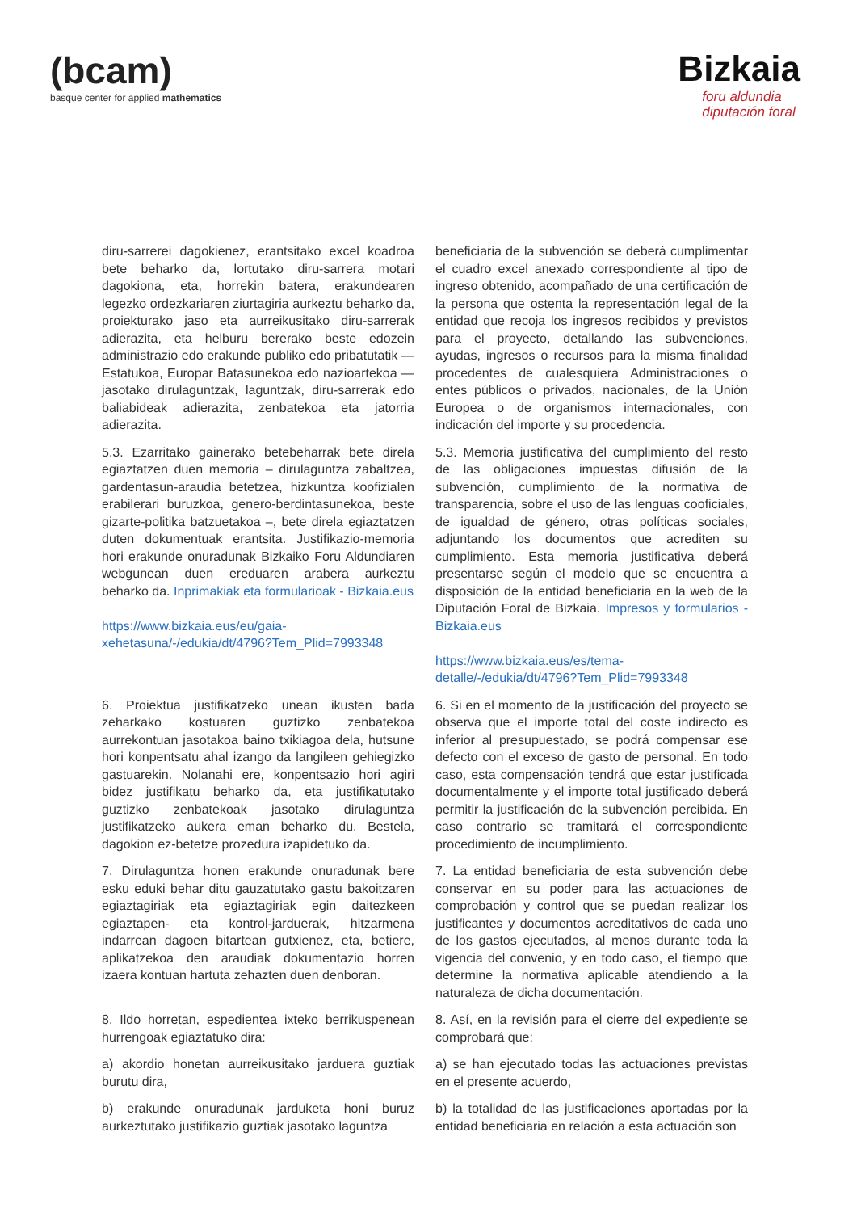(bcam)
basque center for applied mathematics
Bizkaia
foru aldundia
diputación foral
| diru-sarrerei dagokienez, erantsitako excel koadroa bete beharko da, lortutako diru-sarrera motari dagokiona, eta, horrekin batera, erakundearen legezko ordezkariaren ziurtagiria aurkeztu beharko da, proiekturako jaso eta aurreikusitako diru-sarrerak adierazita, eta helburu bererako beste edozein administrazio edo erakunde publiko edo pribatutatik — Estatukoa, Europar Batasunekoa edo nazioartekoa — jasotako dirulaguntzak, laguntzak, diru-sarrerak edo baliabideak adierazita, zenbatekoa eta jatorria adierazita. | beneficiaria de la subvención se deberá cumplimentar el cuadro excel anexado correspondiente al tipo de ingreso obtenido, acompañado de una certificación de la persona que ostenta la representación legal de la entidad que recoja los ingresos recibidos y previstos para el proyecto, detallando las subvenciones, ayudas, ingresos o recursos para la misma finalidad procedentes de cualesquiera Administraciones o entes públicos o privados, nacionales, de la Unión Europea o de organismos internacionales, con indicación del importe y su procedencia. |
| 5.3. Ezarritako gainerako betebeharrak bete direla egiaztatzen duen memoria – dirulaguntza zabaltzea, gardentasun-araudia betetzea, hizkuntza koofizialen erabilerari buruzkoa, genero-berdintasunekoa, beste gizarte-politika batzuetakoa –, bete direla egiaztatzen duten dokumentuak erantsita. Justifikazio-memoria hori erakunde onuradunak Bizkaiko Foru Aldundiaren webgunean duen ereduaren arabera aurkeztu beharko da. Inprimakiak eta formularioak - Bizkaia.eus https://www.bizkaia.eus/eu/gaia-xehetasuna/-/edukia/dt/4796?Tem_Plid=7993348 | 5.3. Memoria justificativa del cumplimiento del resto de las obligaciones impuestas difusión de la subvención, cumplimiento de la normativa de transparencia, sobre el uso de las lenguas cooficiales, de igualdad de género, otras políticas sociales, adjuntando los documentos que acrediten su cumplimiento. Esta memoria justificativa deberá presentarse según el modelo que se encuentra a disposición de la entidad beneficiaria en la web de la Diputación Foral de Bizkaia. Impresos y formularios - Bizkaia.eus https://www.bizkaia.eus/es/tema-detalle/-/edukia/dt/4796?Tem_Plid=7993348 |
| 6. Proiektua justifikatzeko unean ikusten bada zeharkako kostuaren guztizko zenbatekoa aurrekontuan jasotakoa baino txikiagoa dela, hutsune hori konpentsatu ahal izango da langileen gehiegizko gastuarekin. Nolanahi ere, konpentsazio hori agiri bidez justifikatu beharko da, eta justifikatutako guztizko zenbatekoak jasotako dirulaguntza justifikatzeko aukera eman beharko du. Bestela, dagokion ez-betetze prozedura izapidetuko da. | 6. Si en el momento de la justificación del proyecto se observa que el importe total del coste indirecto es inferior al presupuestado, se podrá compensar ese defecto con el exceso de gasto de personal. En todo caso, esta compensación tendrá que estar justificada documentalmente y el importe total justificado deberá permitir la justificación de la subvención percibida. En caso contrario se tramitará el correspondiente procedimiento de incumplimiento. |
| 7. Dirulaguntza honen erakunde onuradunak bere esku eduki behar ditu gauzatutako gastu bakoitzaren egiaztagiriak eta egiaztagiriak egin daitezkeen egiaztapen- eta kontrol-jarduerak, hitzarmena indarrean dagoen bitartean gutxienez, eta, betiere, aplikatzekoa den araudiak dokumentazio horren izaera kontuan hartuta zehazten duen denboran. | 7. La entidad beneficiaria de esta subvención debe conservar en su poder para las actuaciones de comprobación y control que se puedan realizar los justificantes y documentos acreditativos de cada uno de los gastos ejecutados, al menos durante toda la vigencia del convenio, y en todo caso, el tiempo que determine la normativa aplicable atendiendo a la naturaleza de dicha documentación. |
| 8. Ildo horretan, espedientea ixteko berrikuspenean hurrengoak egiaztatuko dira: | 8. Así, en la revisión para el cierre del expediente se comprobará que: |
| a) akordio honetan aurreikusitako jarduera guztiak burutu dira, | a) se han ejecutado todas las actuaciones previstas en el presente acuerdo, |
| b) erakunde onuradunak jarduketa honi buruz aurkeztutako justifikazio guztiak jasotako laguntza | b) la totalidad de las justificaciones aportadas por la entidad beneficiaria en relación a esta actuación son |